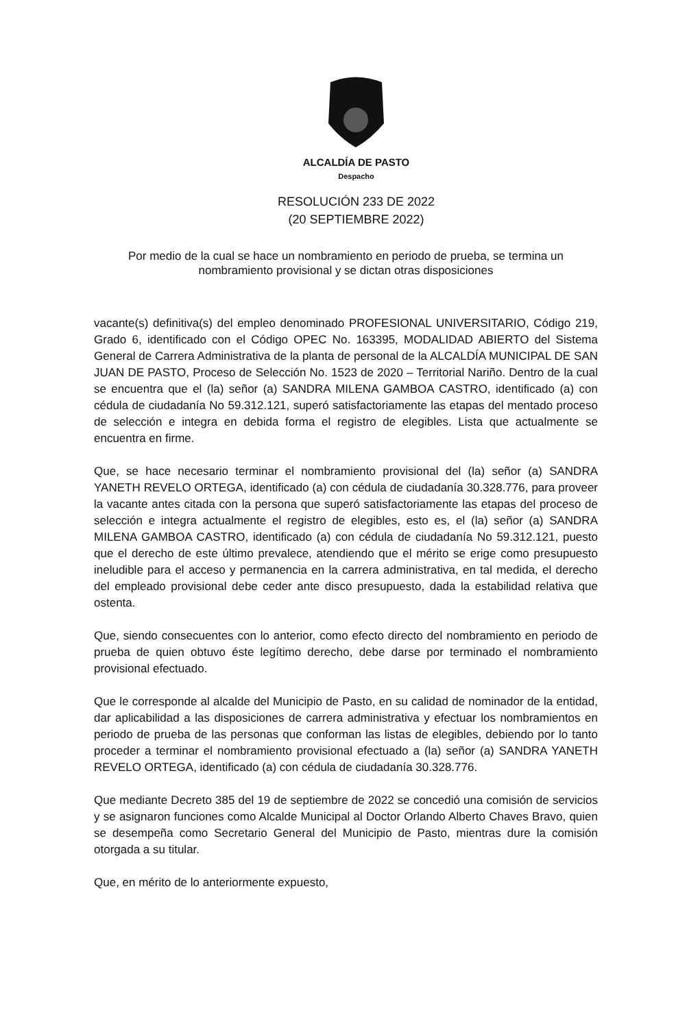ALCALDÍA DE PASTO
Despacho
RESOLUCIÓN 233 DE 2022
(20 SEPTIEMBRE 2022)
Por medio de la cual se hace un nombramiento en periodo de prueba, se termina un nombramiento provisional y se dictan otras disposiciones
vacante(s) definitiva(s) del empleo denominado PROFESIONAL UNIVERSITARIO, Código 219, Grado 6, identificado con el Código OPEC No. 163395, MODALIDAD ABIERTO del Sistema General de Carrera Administrativa de la planta de personal de la ALCALDÍA MUNICIPAL DE SAN JUAN DE PASTO, Proceso de Selección No. 1523 de 2020 – Territorial Nariño. Dentro de la cual se encuentra que el (la) señor (a) SANDRA MILENA GAMBOA CASTRO, identificado (a) con cédula de ciudadanía No 59.312.121, superó satisfactoriamente las etapas del mentado proceso de selección e integra en debida forma el registro de elegibles. Lista que actualmente se encuentra en firme.
Que, se hace necesario terminar el nombramiento provisional del (la) señor (a) SANDRA YANETH REVELO ORTEGA, identificado (a) con cédula de ciudadanía 30.328.776, para proveer la vacante antes citada con la persona que superó satisfactoriamente las etapas del proceso de selección e integra actualmente el registro de elegibles, esto es, el (la) señor (a) SANDRA MILENA GAMBOA CASTRO, identificado (a) con cédula de ciudadanía No 59.312.121, puesto que el derecho de este último prevalece, atendiendo que el mérito se erige como presupuesto ineludible para el acceso y permanencia en la carrera administrativa, en tal medida, el derecho del empleado provisional debe ceder ante disco presupuesto, dada la estabilidad relativa que ostenta.
Que, siendo consecuentes con lo anterior, como efecto directo del nombramiento en periodo de prueba de quien obtuvo éste legítimo derecho, debe darse por terminado el nombramiento provisional efectuado.
Que le corresponde al alcalde del Municipio de Pasto, en su calidad de nominador de la entidad, dar aplicabilidad a las disposiciones de carrera administrativa y efectuar los nombramientos en periodo de prueba de las personas que conforman las listas de elegibles, debiendo por lo tanto proceder a terminar el nombramiento provisional efectuado a (la) señor (a) SANDRA YANETH REVELO ORTEGA, identificado (a) con cédula de ciudadanía 30.328.776.
Que mediante Decreto 385 del 19 de septiembre de 2022 se concedió una comisión de servicios y se asignaron funciones como Alcalde Municipal al Doctor Orlando Alberto Chaves Bravo, quien se desempeña como Secretario General del Municipio de Pasto, mientras dure la comisión otorgada a su titular.
Que, en mérito de lo anteriormente expuesto,